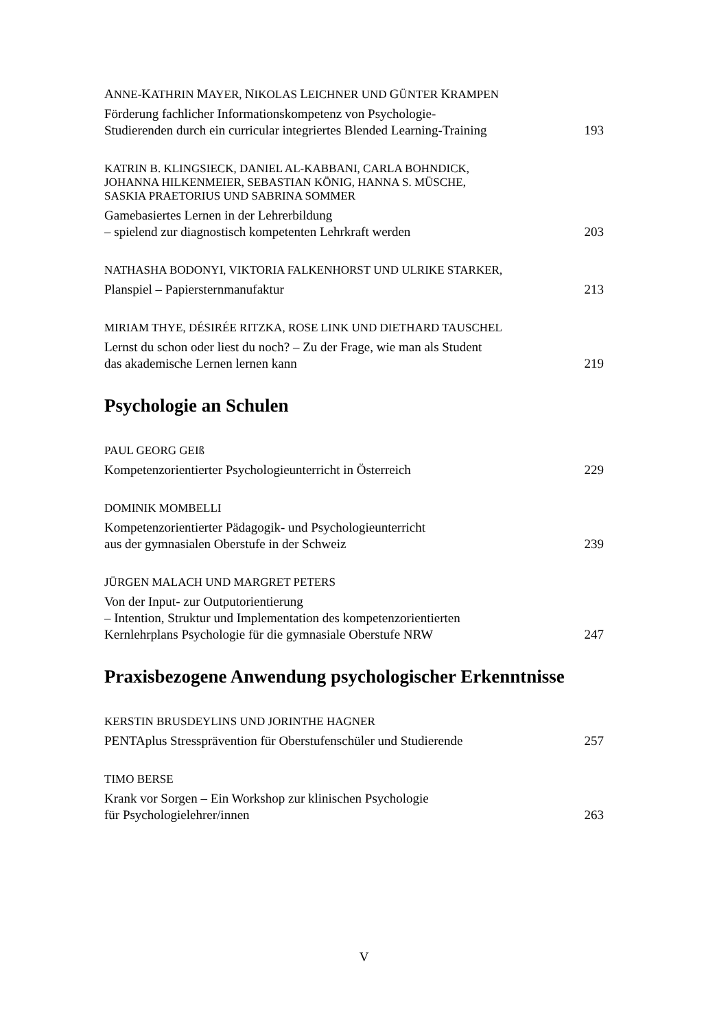ANNE-KATHRIN MAYER, NIKOLAS LEICHNER UND GÜNTER KRAMPEN
Förderung fachlicher Informationskompetenz von Psychologie-
Studierenden durch ein curricular integriertes Blended Learning-Training 193
KATRIN B. KLINGSIECK, DANIEL AL-KABBANI, CARLA BOHNDICK,
JOHANNA HILKENMEIER, SEBASTIAN KÖNIG, HANNA S. MÜSCHE,
SASKIA PRAETORIUS UND SABRINA SOMMER
Gamebasiertes Lernen in der Lehrerbildung
– spielend zur diagnostisch kompetenten Lehrkraft werden 203
NATHASHA BODONYI, VIKTORIA FALKENHORST UND ULRIKE STARKER,
Planspiel – Papiersternmanufaktur 213
MIRIAM THYE, DÉSIRÉE RITZKA, ROSE LINK UND DIETHARD TAUSCHEL
Lernst du schon oder liest du noch? – Zu der Frage, wie man als Student
das akademische Lernen lernen kann 219
Psychologie an Schulen
PAUL GEORG GEIß
Kompetenzorientierter Psychologieunterricht in Österreich 229
DOMINIK MOMBELLI
Kompetenzorientierter Pädagogik- und Psychologieunterricht
aus der gymnasialen Oberstufe in der Schweiz 239
JÜRGEN MALACH UND MARGRET PETERS
Von der Input- zur Outputorientierung
– Intention, Struktur und Implementation des kompetenzorientierten
Kernlehrplans Psychologie für die gymnasiale Oberstufe NRW 247
Praxisbezogene Anwendung psychologischer Erkenntnisse
KERSTIN BRUSDEYLINS UND JORINTHE HAGNER
PENTAplus Stressprävention für Oberstufenschüler und Studierende 257
TIMO BERSE
Krank vor Sorgen – Ein Workshop zur klinischen Psychologie
für Psychologielehrer/innen 263
V